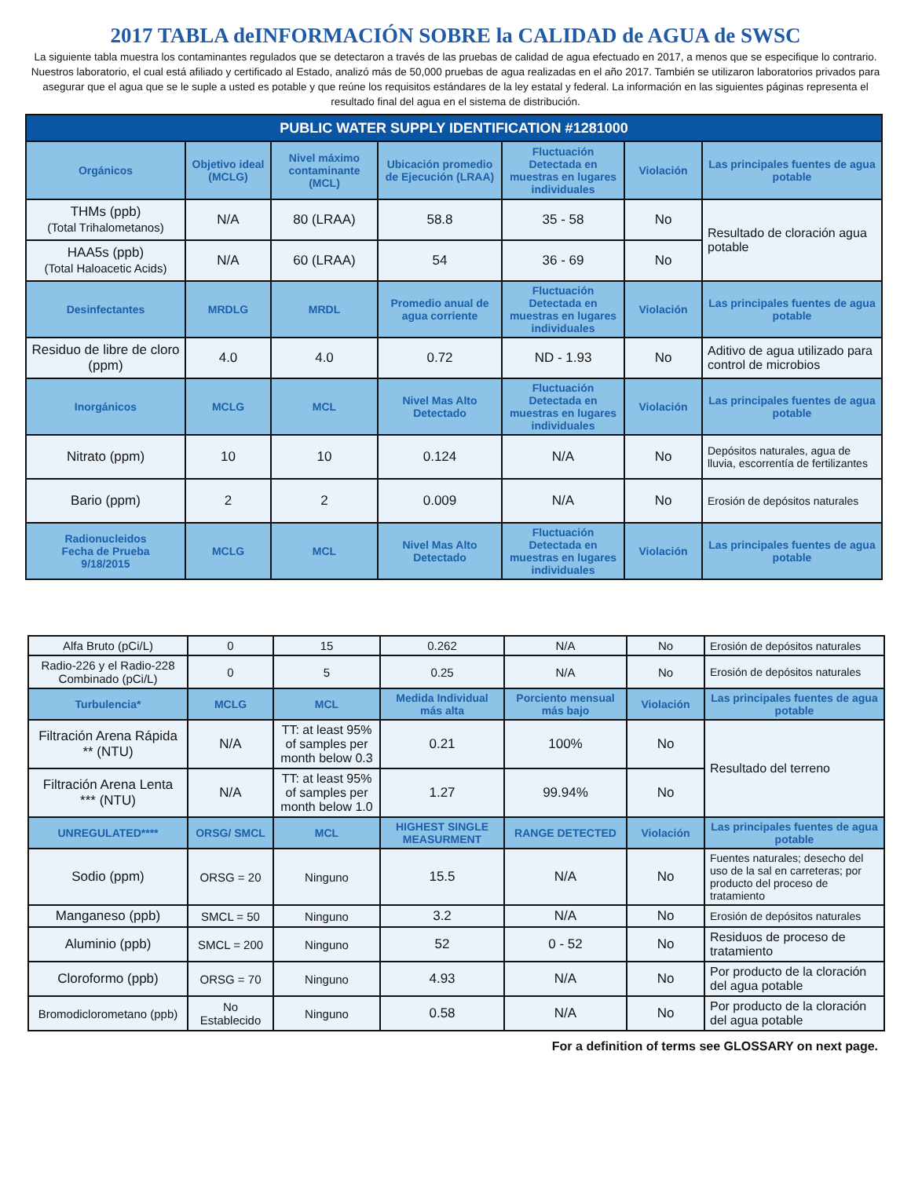2017 TABLA deINFORMACIÓN SOBRE la CALIDAD de AGUA de SWSC
La siguiente tabla muestra los contaminantes regulados que se detectaron a través de las pruebas de calidad de agua efectuado en 2017, a menos que se especifique lo contrario. Nuestros laboratorio, el cual está afiliado y certificado al Estado, analizó más de 50,000 pruebas de agua realizadas en el año 2017. También se utilizaron laboratorios privados para asegurar que el agua que se le suple a usted es potable y que reúne los requisitos estándares de la ley estatal y federal. La información en las siguientes páginas representa el resultado final del agua en el sistema de distribución.
| PUBLIC WATER SUPPLY IDENTIFICATION #1281000 | | | | | | |
| --- | --- | --- | --- | --- | --- | --- |
| Orgánicos | Objetivo ideal (MCLG) | Nivel máximo contaminante (MCL) | Ubicación promedio de Ejecución (LRAA) | Fluctuación Detectada en muestras en lugares individuales | Violación | Las principales fuentes de agua potable |
| THMs (ppb) (Total Trihalometanos) | N/A | 80 (LRAA) | 58.8 | 35 - 58 | No | Resultado de cloración agua potable |
| HAA5s (ppb) (Total Haloacetic Acids) | N/A | 60 (LRAA) | 54 | 36 - 69 | No | |
| Desinfectantes | MRDLG | MRDL | Promedio anual de agua corriente | Fluctuación Detectada en muestras en lugares individuales | Violación | Las principales fuentes de agua potable |
| Residuo de libre de cloro (ppm) | 4.0 | 4.0 | 0.72 | ND - 1.93 | No | Aditivo de agua utilizado para control de microbios |
| Inorgánicos | MCLG | MCL | Nivel Mas Alto Detectado | Fluctuación Detectada en muestras en lugares individuales | Violación | Las principales fuentes de agua potable |
| Nitrato (ppm) | 10 | 10 | 0.124 | N/A | No | Depósitos naturales, agua de lluvia, escorrentía de fertilizantes |
| Bario (ppm) | 2 | 2 | 0.009 | N/A | No | Erosión de depósitos naturales |
| Radionucleidos Fecha de Prueba 9/18/2015 | MCLG | MCL | Nivel Mas Alto Detectado | Fluctuación Detectada en muestras en lugares individuales | Violación | Las principales fuentes de agua potable |
| Alfa Bruto (pCi/L) | 0 | 15 | 0.262 | N/A | No | Erosión de depósitos naturales |
| Radio-226 y el Radio-228 Combinado (pCi/L) | 0 | 5 | 0.25 | N/A | No | Erosión de depósitos naturales |
| Turbulencia* | MCLG | MCL | Medida Individual más alta | Porciento mensual más bajo | Violación | Las principales fuentes de agua potable |
| Filtración Arena Rápida ** (NTU) | N/A | TT: at least 95% of samples per month below 0.3 | 0.21 | 100% | No | Resultado del terreno |
| Filtración Arena Lenta *** (NTU) | N/A | TT: at least 95% of samples per month below 1.0 | 1.27 | 99.94% | No | |
| UNREGULATED**** | ORSG/ SMCL | MCL | HIGHEST SINGLE MEASURMENT | RANGE DETECTED | Violación | Las principales fuentes de agua potable |
| Sodio (ppm) | ORSG = 20 | Ninguno | 15.5 | N/A | No | Fuentes naturales; desecho del uso de la sal en carreteras; por producto del proceso de tratamiento |
| Manganeso (ppb) | SMCL = 50 | Ninguno | 3.2 | N/A | No | Erosión de depósitos naturales |
| Aluminio (ppb) | SMCL = 200 | Ninguno | 52 | 0 - 52 | No | Residuos de proceso de tratamiento |
| Cloroformo (ppb) | ORSG = 70 | Ninguno | 4.93 | N/A | No | Por producto de la cloración del agua potable |
| Bromodiclorometano (ppb) | No Establecido | Ninguno | 0.58 | N/A | No | Por producto de la cloración del agua potable |
For a definition of terms see GLOSSARY on next page.